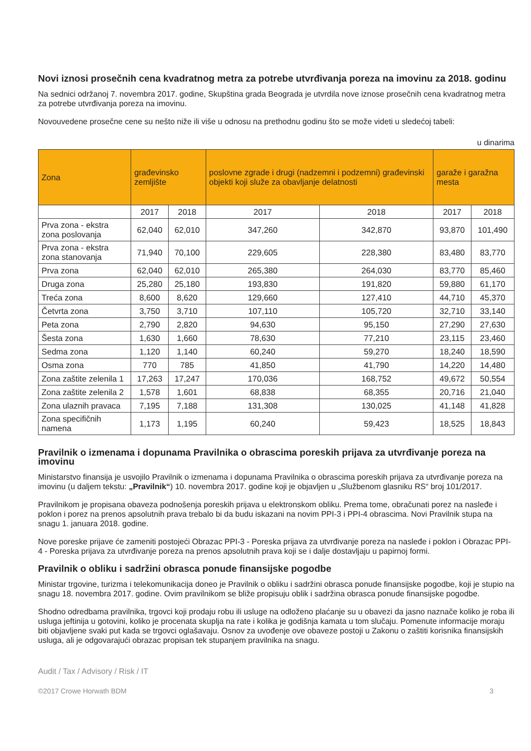Novi iznosi prosečnih cena kvadratnog metra za potrebe utvrđivanja poreza na imovinu za 2018. godinu
Na sednici održanoj 7. novembra 2017. godine, Skupština grada Beograda je utvrdila nove iznose prosečnih cena kvadratnog metra za potrebe utvrđivanja poreza na imovinu.
Novouvedene prosečne cene su nešto niže ili više u odnosu na prethodnu godinu što se može videti u sledećoj tabeli:
u dinarima
| Zona | građevinsko zemljište | | poslovne zgrade i drugi (nadzemni i podzemni) građevinski objekti koji služe za obavljanje delatnosti | | garaže i garažna mesta | |
| --- | --- | --- | --- | --- | --- | --- |
| | 2017 | 2018 | 2017 | 2018 | 2017 | 2018 |
| Prva zona - ekstra zona poslovanja | 62,040 | 62,010 | 347,260 | 342,870 | 93,870 | 101,490 |
| Prva zona - ekstra zona stanovanja | 71,940 | 70,100 | 229,605 | 228,380 | 83,480 | 83,770 |
| Prva zona | 62,040 | 62,010 | 265,380 | 264,030 | 83,770 | 85,460 |
| Druga zona | 25,280 | 25,180 | 193,830 | 191,820 | 59,880 | 61,170 |
| Treća zona | 8,600 | 8,620 | 129,660 | 127,410 | 44,710 | 45,370 |
| Četvrta zona | 3,750 | 3,710 | 107,110 | 105,720 | 32,710 | 33,140 |
| Peta zona | 2,790 | 2,820 | 94,630 | 95,150 | 27,290 | 27,630 |
| Šesta zona | 1,630 | 1,660 | 78,630 | 77,210 | 23,115 | 23,460 |
| Sedma zona | 1,120 | 1,140 | 60,240 | 59,270 | 18,240 | 18,590 |
| Osma zona | 770 | 785 | 41,850 | 41,790 | 14,220 | 14,480 |
| Zona zaštite zelenila 1 | 17,263 | 17,247 | 170,036 | 168,752 | 49,672 | 50,554 |
| Zona zaštite zelenila 2 | 1,578 | 1,601 | 68,838 | 68,355 | 20,716 | 21,040 |
| Zona ulaznih pravaca | 7,195 | 7,188 | 131,308 | 130,025 | 41,148 | 41,828 |
| Zona specifičnih namena | 1,173 | 1,195 | 60,240 | 59,423 | 18,525 | 18,843 |
Pravilnik o izmenama i dopunama Pravilnika o obrascima poreskih prijava za utvrđivanje poreza na imovinu
Ministarstvo finansija je usvojilo Pravilnik o izmenama i dopunama Pravilnika o obrascima poreskih prijava za utvrđivanje poreza na imovinu (u daljem tekstu: „Pravilnik“) 10. novembra 2017. godine koji je objavljen u „Službenom glasniku RS“ broj 101/2017.
Pravilnikom je propisana obaveza podnošenja poreskih prijava u elektronskom obliku. Prema tome, obračunati porez na nasleđe i poklon i porez na prenos apsolutnih prava trebalo bi da budu iskazani na novim PPI-3 i PPI-4 obrascima. Novi Pravilnik stupa na snagu 1. januara 2018. godine.
Nove poreske prijave će zameniti postojeći Obrazac PPI-3 - Poreska prijava za utvrđivanje poreza na nasleđe i poklon i Obrazac PPI-4 - Poreska prijava za utvrđivanje poreza na prenos apsolutnih prava koji se i dalje dostavljaju u papirnoj formi.
Pravilnik o obliku i sadržini obrasca ponude finansijske pogodbe
Ministar trgovine, turizma i telekomunikacija doneo je Pravilnik o obliku i sadržini obrasca ponude finansijske pogodbe, koji je stupio na snagu 18. novembra 2017. godine. Ovim pravilnikom se bliže propisuju oblik i sadržina obrasca ponude finansijske pogodbe.
Shodno odredbama pravilnika, trgovci koji prodaju robu ili usluge na odloženo plaćanje su u obavezi da jasno naznače koliko je roba ili usluga jeftinija u gotovini, koliko je procenata skuplja na rate i kolika je godišnja kamata u tom slučaju. Pomenute informacije moraju biti objavljene svaki put kada se trgovci oglašavaju. Osnov za uvođenje ove obaveze postoji u Zakonu o zaštiti korisnika finansijskih usluga, ali je odgovarajući obrazac propisan tek stupanjem pravilnika na snagu.
Audit / Tax / Advisory / Risk / IT
©2017 Crowe Horwath BDM 3